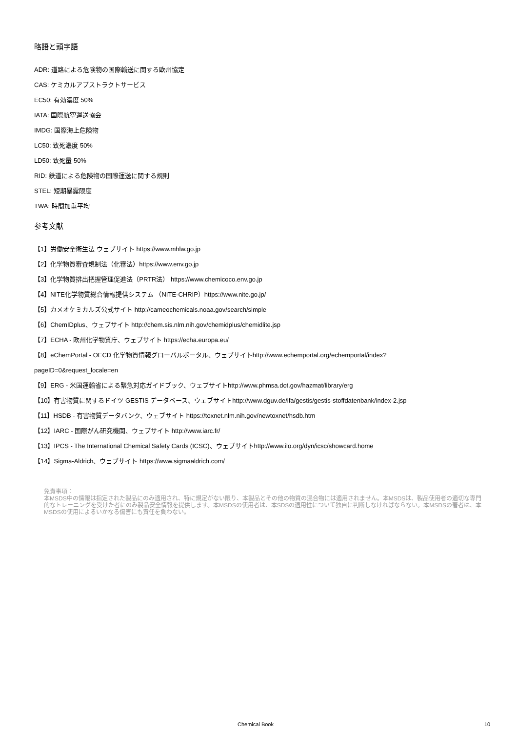略語と頭字語
ADR: 道路による危険物の国際輸送に関する欧州協定
CAS: ケミカルアブストラクトサービス
EC50: 有効濃度 50%
IATA: 国際航空運送協会
IMDG: 国際海上危険物
LC50: 致死濃度 50%
LD50: 致死量 50%
RID: 鉄道による危険物の国際運送に関する規則
STEL: 短期暴露限度
TWA: 時間加重平均
参考文献
【1】労働安全衛生法 ウェブサイト https://www.mhlw.go.jp
【2】化学物質審査規制法（化審法）https://www.env.go.jp
【3】化学物質排出把握管理促進法（PRTR法） https://www.chemicoco.env.go.jp
【4】NITE化学物質総合情報提供システム （NITE-CHRIP）https://www.nite.go.jp/
【5】カメオケミカルズ公式サイト http://cameochemicals.noaa.gov/search/simple
【6】ChemIDplus、ウェブサイト http://chem.sis.nlm.nih.gov/chemidplus/chemidlite.jsp
【7】ECHA - 欧州化学物質庁、ウェブサイト https://echa.europa.eu/
【8】eChemPortal - OECD 化学物質情報グローバルポータル、ウェブサイトhttp://www.echemportal.org/echemportal/index?
pageID=0&request_locale=en
【9】ERG - 米国運輸省による緊急対応ガイドブック、ウェブサイトhttp://www.phmsa.dot.gov/hazmat/library/erg
【10】有害物質に関するドイツ GESTIS データベース、ウェブサイトhttp://www.dguv.de/ifa/gestis/gestis-stoffdatenbank/index-2.jsp
【11】HSDB - 有害物質データバンク、ウェブサイト https://toxnet.nlm.nih.gov/newtoxnet/hsdb.htm
【12】IARC - 国際がん研究機関、ウェブサイト http://www.iarc.fr/
【13】IPCS - The International Chemical Safety Cards (ICSC)、ウェブサイトhttp://www.ilo.org/dyn/icsc/showcard.home
【14】Sigma-Aldrich、ウェブサイト https://www.sigmaaldrich.com/
免責事項：
本MSDS中の情報は指定された製品にのみ適用され、特に規定がない限り、本製品とその他の物質の混合物には適用されません。本MSDSは、製品使用者の適切な専門的なトレーニングを受けた者にのみ製品安全情報を提供します。本MSDSの使用者は、本SDSの適用性について独自に判断しなければならない。本MSDSの著者は、本MSDSの使用によるいかなる傷害にも責任を負わない。
Chemical Book 10